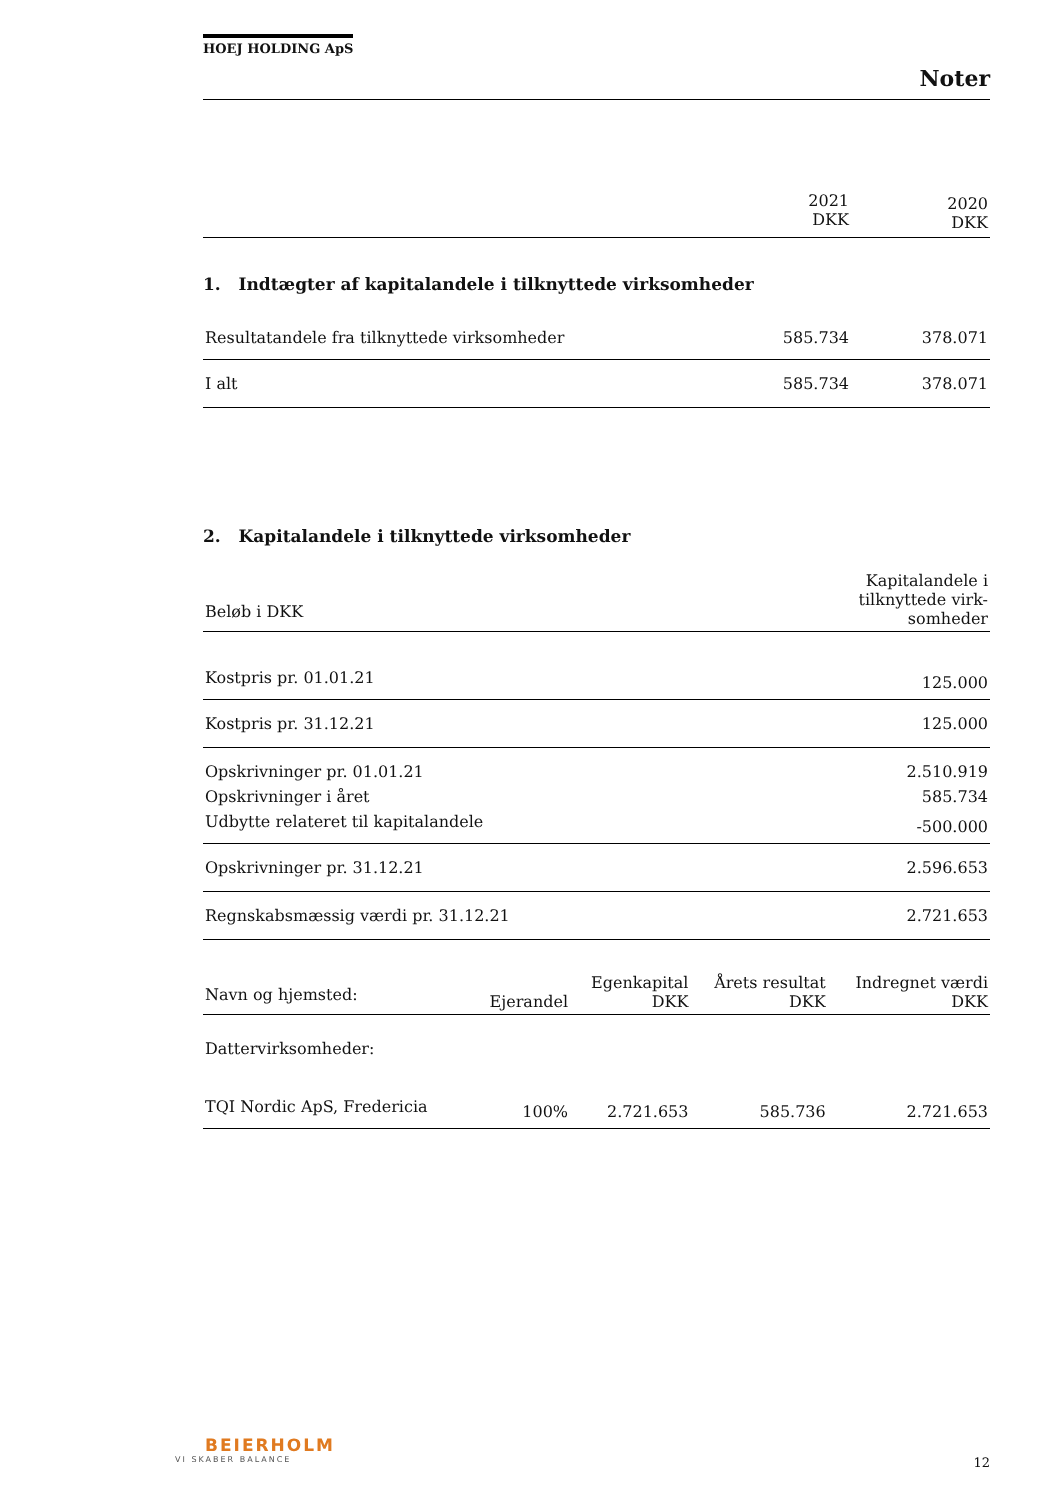HOEJ HOLDING ApS
Noter
| | 2021 DKK | 2020 DKK |
| --- | --- | --- |
1. Indtægter af kapitalandele i tilknyttede virksomheder
| Resultatandele fra tilknyttede virksomheder | 585.734 | 378.071 |
| I alt | 585.734 | 378.071 |
2. Kapitalandele i tilknyttede virksomheder
| Beløb i DKK | Kapitalandele i tilknyttede virk-somheder |
| --- | --- |
| Kostpris pr. 01.01.21 | 125.000 |
| Kostpris pr. 31.12.21 | 125.000 |
| Opskrivninger pr. 01.01.21 | 2.510.919 |
| Opskrivninger i året | 585.734 |
| Udbytte relateret til kapitalandele | -500.000 |
| Opskrivninger pr. 31.12.21 | 2.596.653 |
| Regnskabsmæssig værdi pr. 31.12.21 | 2.721.653 |
| Navn og hjemsted: | Ejerandel | Egenkapital DKK | Årets resultat DKK | Indregnet værdi DKK |
| --- | --- | --- | --- | --- |
| Dattervirksomheder: | | | | |
| TQI Nordic ApS, Fredericia | 100% | 2.721.653 | 585.736 | 2.721.653 |
BEIERHOLM
VI SKABER BALANCE
12